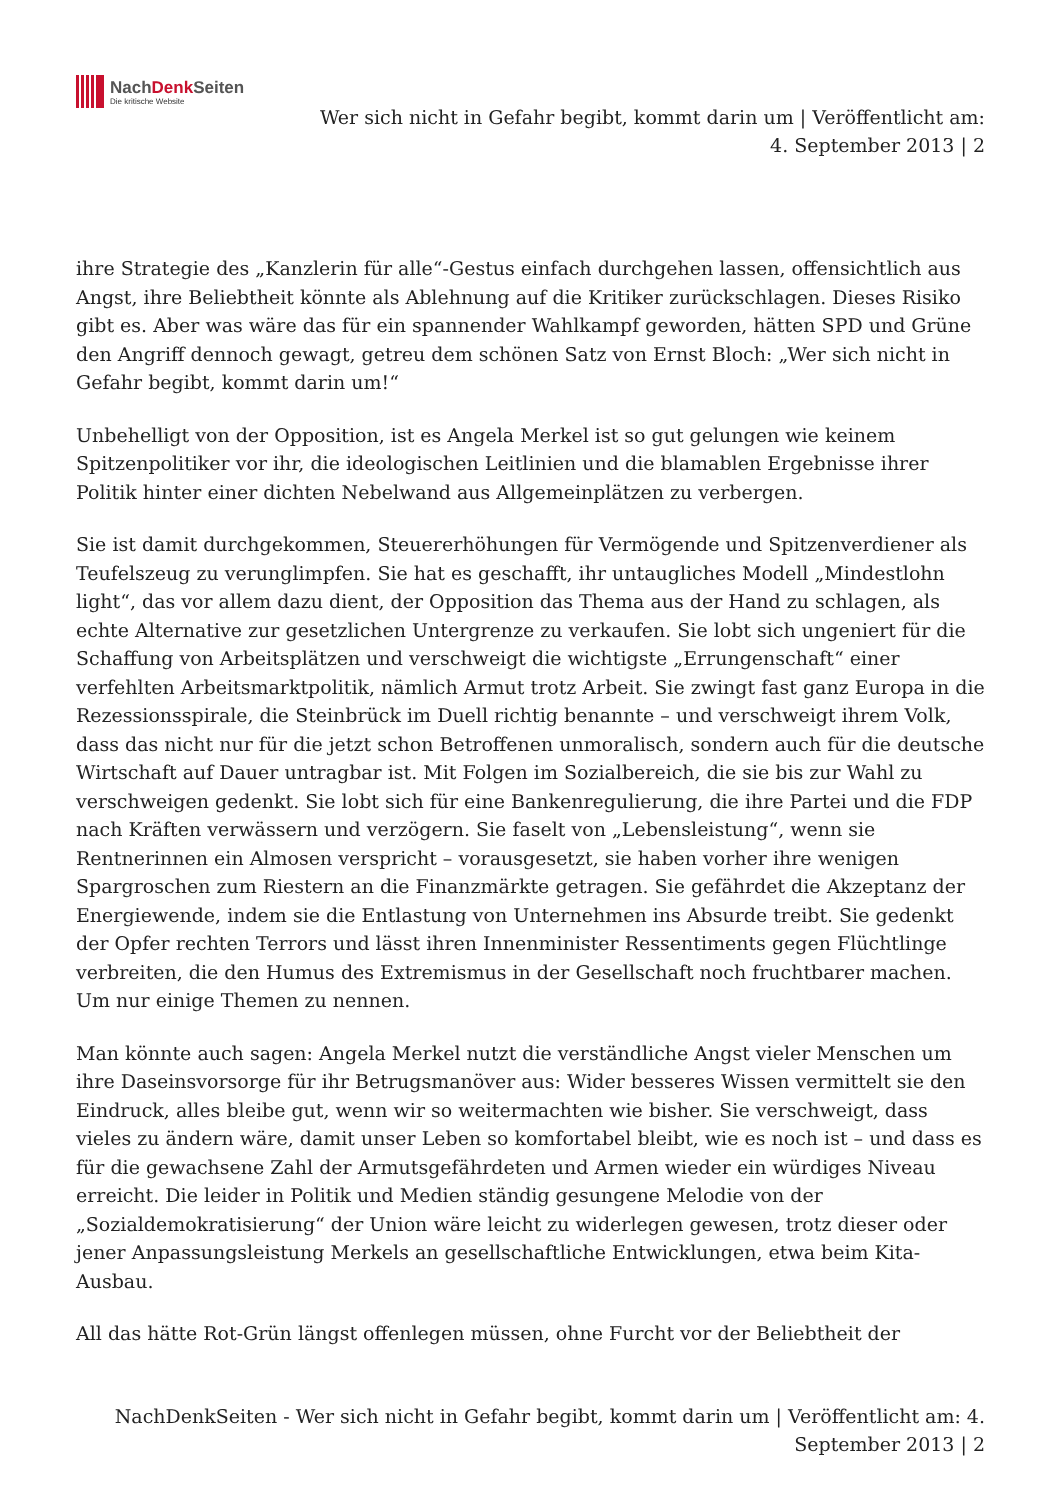NachDenk Seiten
Die kritische Website
Wer sich nicht in Gefahr begibt, kommt darin um | Veröffentlicht am:
4. September 2013 | 2
ihre Strategie des „Kanzlerin für alle“-Gestus einfach durchgehen lassen, offensichtlich aus Angst, ihre Beliebtheit könnte als Ablehnung auf die Kritiker zurückschlagen. Dieses Risiko gibt es. Aber was wäre das für ein spannender Wahlkampf geworden, hätten SPD und Grüne den Angriff dennoch gewagt, getreu dem schönen Satz von Ernst Bloch: „Wer sich nicht in Gefahr begibt, kommt darin um!“
Unbehelligt von der Opposition, ist es Angela Merkel ist so gut gelungen wie keinem Spitzenpolitiker vor ihr, die ideologischen Leitlinien und die blamablen Ergebnisse ihrer Politik hinter einer dichten Nebelwand aus Allgemeinplätzen zu verbergen.
Sie ist damit durchgekommen, Steuererhöhungen für Vermögende und Spitzenverdiener als Teufelszeug zu verunglimpfen. Sie hat es geschafft, ihr untaugliches Modell „Mindestlohn light“, das vor allem dazu dient, der Opposition das Thema aus der Hand zu schlagen, als echte Alternative zur gesetzlichen Untergrenze zu verkaufen. Sie lobt sich ungeniert für die Schaffung von Arbeitsplätzen und verschweigt die wichtigste „Errungenschaft“ einer verfehlten Arbeitsmarktpolitik, nämlich Armut trotz Arbeit. Sie zwingt fast ganz Europa in die Rezessionsspirale, die Steinbrück im Duell richtig benannte – und verschweigt ihrem Volk, dass das nicht nur für die jetzt schon Betroffenen unmoralisch, sondern auch für die deutsche Wirtschaft auf Dauer untragbar ist. Mit Folgen im Sozialbereich, die sie bis zur Wahl zu verschweigen gedenkt. Sie lobt sich für eine Bankenregulierung, die ihre Partei und die FDP nach Kräften verwässern und verzögern. Sie faselt von „Lebensleistung“, wenn sie Rentnerinnen ein Almosen verspricht – vorausgesetzt, sie haben vorher ihre wenigen Spargroschen zum Riestern an die Finanzmärkte getragen. Sie gefährdet die Akzeptanz der Energiewende, indem sie die Entlastung von Unternehmen ins Absurde treibt. Sie gedenkt der Opfer rechten Terrors und lässt ihren Innenminister Ressentiments gegen Flüchtlinge verbreiten, die den Humus des Extremismus in der Gesellschaft noch fruchtbarer machen. Um nur einige Themen zu nennen.
Man könnte auch sagen: Angela Merkel nutzt die verständliche Angst vieler Menschen um ihre Daseinsvorsorge für ihr Betrugsmanöver aus: Wider besseres Wissen vermittelt sie den Eindruck, alles bleibe gut, wenn wir so weitermachten wie bisher. Sie verschweigt, dass vieles zu ändern wäre, damit unser Leben so komfortabel bleibt, wie es noch ist – und dass es für die gewachsene Zahl der Armutsgefährdeten und Armen wieder ein würdiges Niveau erreicht. Die leider in Politik und Medien ständig gesungene Melodie von der „Sozialdemokratisierung“ der Union wäre leicht zu widerlegen gewesen, trotz dieser oder jener Anpassungsleistung Merkels an gesellschaftliche Entwicklungen, etwa beim Kita-Ausbau.
All das hätte Rot-Grün längst offenlegen müssen, ohne Furcht vor der Beliebtheit der
NachDenkSeiten - Wer sich nicht in Gefahr begibt, kommt darin um | Veröffentlicht am: 4.
September 2013 | 2